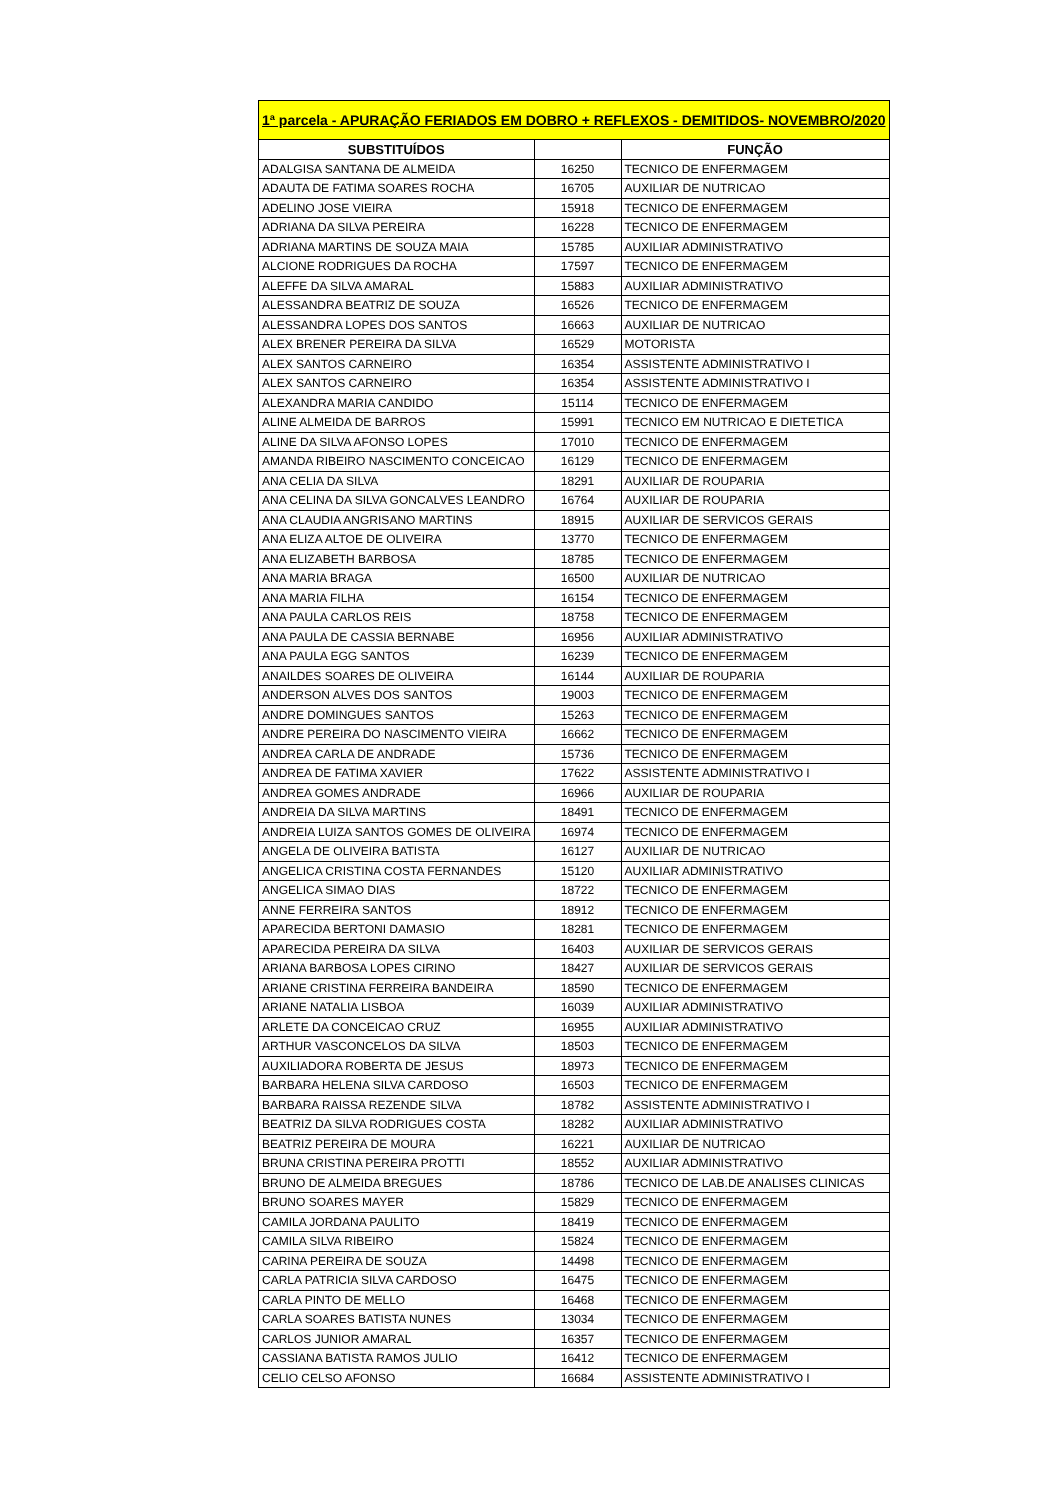| 1ª parcela - APURAÇÃO FERIADOS EM DOBRO + REFLEXOS - DEMITIDOS- NOVEMBRO/2020 | | |
| --- | --- | --- |
| SUBSTITUÍDOS | | FUNÇÃO |
| ADALGISA SANTANA DE ALMEIDA | 16250 | TECNICO DE ENFERMAGEM |
| ADAUTA DE FATIMA SOARES ROCHA | 16705 | AUXILIAR DE NUTRICAO |
| ADELINO JOSE VIEIRA | 15918 | TECNICO DE ENFERMAGEM |
| ADRIANA DA SILVA PEREIRA | 16228 | TECNICO DE ENFERMAGEM |
| ADRIANA MARTINS DE SOUZA MAIA | 15785 | AUXILIAR ADMINISTRATIVO |
| ALCIONE RODRIGUES DA ROCHA | 17597 | TECNICO DE ENFERMAGEM |
| ALEFFE DA SILVA AMARAL | 15883 | AUXILIAR ADMINISTRATIVO |
| ALESSANDRA BEATRIZ DE SOUZA | 16526 | TECNICO DE ENFERMAGEM |
| ALESSANDRA LOPES DOS SANTOS | 16663 | AUXILIAR DE NUTRICAO |
| ALEX BRENER PEREIRA DA SILVA | 16529 | MOTORISTA |
| ALEX SANTOS CARNEIRO | 16354 | ASSISTENTE ADMINISTRATIVO I |
| ALEX SANTOS CARNEIRO | 16354 | ASSISTENTE ADMINISTRATIVO I |
| ALEXANDRA MARIA CANDIDO | 15114 | TECNICO DE ENFERMAGEM |
| ALINE ALMEIDA DE BARROS | 15991 | TECNICO EM NUTRICAO E DIETETICA |
| ALINE DA SILVA AFONSO LOPES | 17010 | TECNICO DE ENFERMAGEM |
| AMANDA RIBEIRO NASCIMENTO CONCEICAO | 16129 | TECNICO DE ENFERMAGEM |
| ANA CELIA DA SILVA | 18291 | AUXILIAR DE ROUPARIA |
| ANA CELINA DA SILVA GONCALVES LEANDRO | 16764 | AUXILIAR DE ROUPARIA |
| ANA CLAUDIA ANGRISANO MARTINS | 18915 | AUXILIAR DE SERVICOS GERAIS |
| ANA ELIZA ALTOE DE OLIVEIRA | 13770 | TECNICO DE ENFERMAGEM |
| ANA ELIZABETH BARBOSA | 18785 | TECNICO DE ENFERMAGEM |
| ANA MARIA BRAGA | 16500 | AUXILIAR DE NUTRICAO |
| ANA MARIA FILHA | 16154 | TECNICO DE ENFERMAGEM |
| ANA PAULA CARLOS REIS | 18758 | TECNICO DE ENFERMAGEM |
| ANA PAULA DE CASSIA BERNABE | 16956 | AUXILIAR ADMINISTRATIVO |
| ANA PAULA EGG SANTOS | 16239 | TECNICO DE ENFERMAGEM |
| ANAILDES SOARES DE OLIVEIRA | 16144 | AUXILIAR DE ROUPARIA |
| ANDERSON ALVES DOS SANTOS | 19003 | TECNICO DE ENFERMAGEM |
| ANDRE DOMINGUES SANTOS | 15263 | TECNICO DE ENFERMAGEM |
| ANDRE PEREIRA DO NASCIMENTO VIEIRA | 16662 | TECNICO DE ENFERMAGEM |
| ANDREA CARLA DE ANDRADE | 15736 | TECNICO DE ENFERMAGEM |
| ANDREA DE FATIMA XAVIER | 17622 | ASSISTENTE ADMINISTRATIVO I |
| ANDREA GOMES ANDRADE | 16966 | AUXILIAR DE ROUPARIA |
| ANDREIA DA SILVA MARTINS | 18491 | TECNICO DE ENFERMAGEM |
| ANDREIA LUIZA SANTOS GOMES DE OLIVEIRA | 16974 | TECNICO DE ENFERMAGEM |
| ANGELA DE OLIVEIRA BATISTA | 16127 | AUXILIAR DE NUTRICAO |
| ANGELICA CRISTINA COSTA FERNANDES | 15120 | AUXILIAR ADMINISTRATIVO |
| ANGELICA SIMAO DIAS | 18722 | TECNICO DE ENFERMAGEM |
| ANNE FERREIRA SANTOS | 18912 | TECNICO DE ENFERMAGEM |
| APARECIDA BERTONI DAMASIO | 18281 | TECNICO DE ENFERMAGEM |
| APARECIDA PEREIRA DA SILVA | 16403 | AUXILIAR DE SERVICOS GERAIS |
| ARIANA BARBOSA LOPES CIRINO | 18427 | AUXILIAR DE SERVICOS GERAIS |
| ARIANE CRISTINA FERREIRA BANDEIRA | 18590 | TECNICO DE ENFERMAGEM |
| ARIANE NATALIA LISBOA | 16039 | AUXILIAR ADMINISTRATIVO |
| ARLETE DA CONCEICAO CRUZ | 16955 | AUXILIAR ADMINISTRATIVO |
| ARTHUR VASCONCELOS DA SILVA | 18503 | TECNICO DE ENFERMAGEM |
| AUXILIADORA ROBERTA DE JESUS | 18973 | TECNICO DE ENFERMAGEM |
| BARBARA HELENA SILVA CARDOSO | 16503 | TECNICO DE ENFERMAGEM |
| BARBARA RAISSA REZENDE SILVA | 18782 | ASSISTENTE ADMINISTRATIVO I |
| BEATRIZ DA SILVA RODRIGUES COSTA | 18282 | AUXILIAR ADMINISTRATIVO |
| BEATRIZ PEREIRA DE MOURA | 16221 | AUXILIAR DE NUTRICAO |
| BRUNA CRISTINA PEREIRA PROTTI | 18552 | AUXILIAR ADMINISTRATIVO |
| BRUNO DE ALMEIDA BREGUES | 18786 | TECNICO DE LAB.DE ANALISES CLINICAS |
| BRUNO SOARES MAYER | 15829 | TECNICO DE ENFERMAGEM |
| CAMILA JORDANA PAULITO | 18419 | TECNICO DE ENFERMAGEM |
| CAMILA SILVA RIBEIRO | 15824 | TECNICO DE ENFERMAGEM |
| CARINA PEREIRA DE SOUZA | 14498 | TECNICO DE ENFERMAGEM |
| CARLA PATRICIA SILVA CARDOSO | 16475 | TECNICO DE ENFERMAGEM |
| CARLA PINTO DE MELLO | 16468 | TECNICO DE ENFERMAGEM |
| CARLA SOARES BATISTA NUNES | 13034 | TECNICO DE ENFERMAGEM |
| CARLOS JUNIOR AMARAL | 16357 | TECNICO DE ENFERMAGEM |
| CASSIANA BATISTA RAMOS JULIO | 16412 | TECNICO DE ENFERMAGEM |
| CELIO CELSO AFONSO | 16684 | ASSISTENTE ADMINISTRATIVO I |